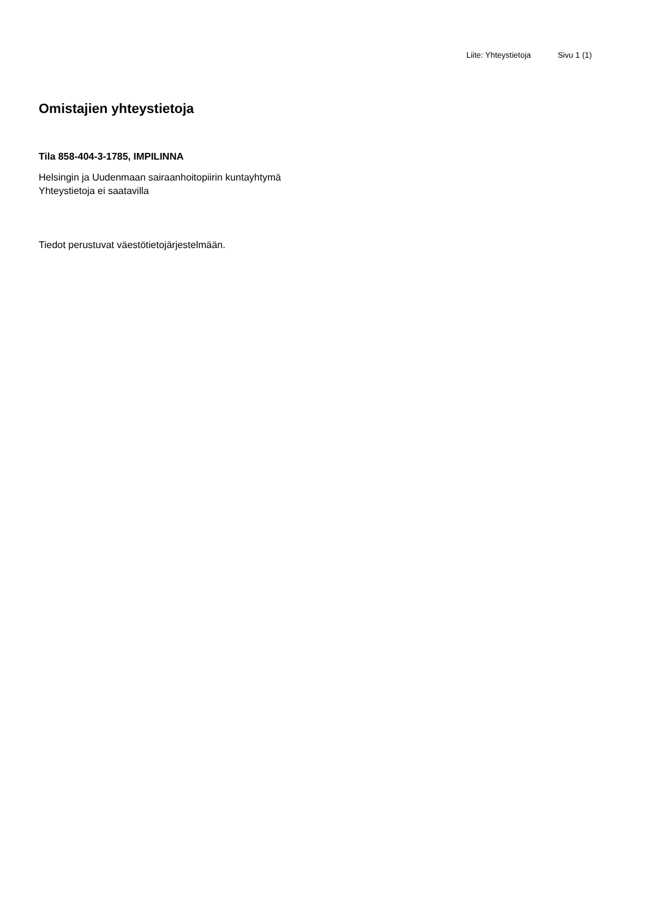Liite: Yhteystietoja Sivu 1 (1)
Omistajien yhteystietoja
Tila 858-404-3-1785, IMPILINNA
Helsingin ja Uudenmaan sairaanhoitopiirin kuntayhtymä
Yhteystietoja ei saatavilla
Tiedot perustuvat väestötietojärjestelmään.